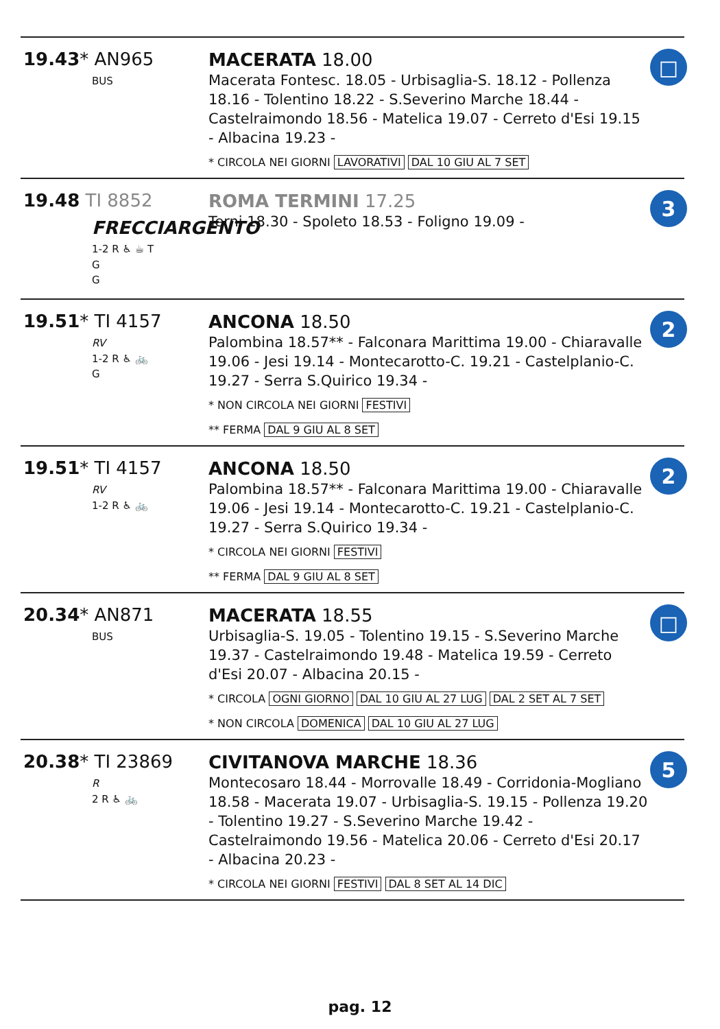19.43* AN965
BUS
MACERATA 18.00
Macerata Fontesc. 18.05 - Urbisaglia-S. 18.12 - Pollenza 18.16 - Tolentino 18.22 - S.Severino Marche 18.44 - Castelraimondo 18.56 - Matelica 19.07 - Cerreto d'Esi 19.15 - Albacina 19.23 -
* CIRCOLA NEI GIORNI LAVORATIVI DAL 10 GIU AL 7 SET
□
19.48 TI 8852
FRECCIARGENTO
1-2 R ♿ ☕ T
G
G
ROMA TERMINI 17.25
Terni 18.30 - Spoleto 18.53 - Foligno 19.09 -
3
19.51* TI 4157
RV
1-2 R ♿ 🚲
G
ANCONA 18.50
Palombina 18.57** - Falconara Marittima 19.00 - Chiaravalle 19.06 - Jesi 19.14 - Montecarotto-C. 19.21 - Castelplanio-C. 19.27 - Serra S.Quirico 19.34 -
* NON CIRCOLA NEI GIORNI FESTIVI
** FERMA DAL 9 GIU AL 8 SET
2
19.51* TI 4157
RV
1-2 R ♿ 🚲
ANCONA 18.50
Palombina 18.57** - Falconara Marittima 19.00 - Chiaravalle 19.06 - Jesi 19.14 - Montecarotto-C. 19.21 - Castelplanio-C. 19.27 - Serra S.Quirico 19.34 -
* CIRCOLA NEI GIORNI FESTIVI
** FERMA DAL 9 GIU AL 8 SET
2
20.34* AN871
BUS
MACERATA 18.55
Urbisaglia-S. 19.05 - Tolentino 19.15 - S.Severino Marche 19.37 - Castelraimondo 19.48 - Matelica 19.59 - Cerreto d'Esi 20.07 - Albacina 20.15 -
* CIRCOLA OGNI GIORNO DAL 10 GIU AL 27 LUG DAL 2 SET AL 7 SET
* NON CIRCOLA DOMENICA DAL 10 GIU AL 27 LUG
□
20.38* TI 23869
R
2 R ♿ 🚲
CIVITANOVA MARCHE 18.36
Montecosaro 18.44 - Morrovalle 18.49 - Corridonia-Mogliano 18.58 - Macerata 19.07 - Urbisaglia-S. 19.15 - Pollenza 19.20 - Tolentino 19.27 - S.Severino Marche 19.42 - Castelraimondo 19.56 - Matelica 20.06 - Cerreto d'Esi 20.17 - Albacina 20.23 -
* CIRCOLA NEI GIORNI FESTIVI DAL 8 SET AL 14 DIC
5
pag. 12